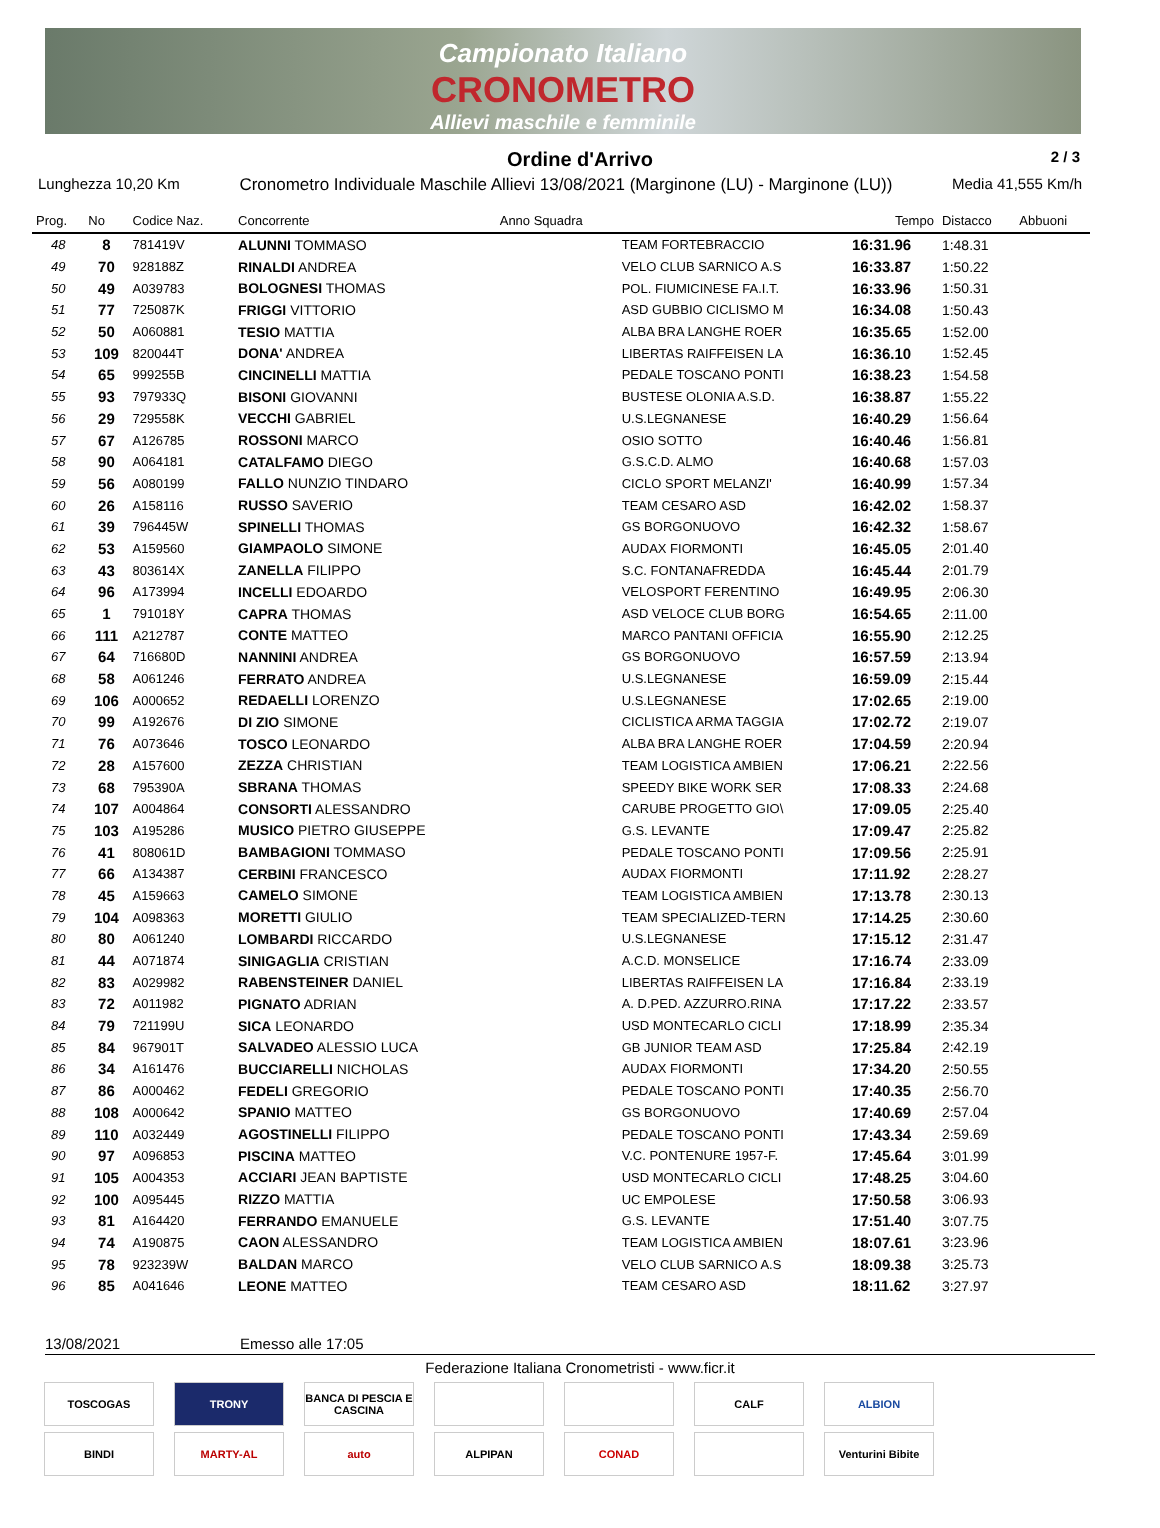Campionato Italiano
CRONOMETRO
Allievi maschile e femminile
Ordine d'Arrivo 2 / 3
Lunghezza 10,20 Km Cronometro Individuale Maschile Allievi 13/08/2021 (Marginone (LU) - Marginone (LU)) Media 41,555 Km/h
| Prog. | No | Codice Naz. | Concorrente | Anno Squadra | | Tempo | Distacco | Abbuoni |
| --- | --- | --- | --- | --- | --- | --- | --- | --- |
| 48 | 8 | 781419V | ALUNNI TOMMASO | | TEAM FORTEBRACCIO | 16:31.96 | 1:48.31 | |
| 49 | 70 | 928188Z | RINALDI ANDREA | | VELO CLUB SARNICO A.S | 16:33.87 | 1:50.22 | |
| 50 | 49 | A039783 | BOLOGNESI THOMAS | | POL. FIUMICINESE FA.I.T. | 16:33.96 | 1:50.31 | |
| 51 | 77 | 725087K | FRIGGI VITTORIO | | ASD GUBBIO CICLISMO M | 16:34.08 | 1:50.43 | |
| 52 | 50 | A060881 | TESIO MATTIA | | ALBA BRA LANGHE ROER | 16:35.65 | 1:52.00 | |
| 53 | 109 | 820044T | DONA' ANDREA | | LIBERTAS RAIFFEISEN LA | 16:36.10 | 1:52.45 | |
| 54 | 65 | 999255B | CINCINELLI MATTIA | | PEDALE TOSCANO PONTI | 16:38.23 | 1:54.58 | |
| 55 | 93 | 797933Q | BISONI GIOVANNI | | BUSTESE OLONIA A.S.D. | 16:38.87 | 1:55.22 | |
| 56 | 29 | 729558K | VECCHI GABRIEL | | U.S.LEGNANESE | 16:40.29 | 1:56.64 | |
| 57 | 67 | A126785 | ROSSONI MARCO | | OSIO SOTTO | 16:40.46 | 1:56.81 | |
| 58 | 90 | A064181 | CATALFAMO DIEGO | | G.S.C.D. ALMO | 16:40.68 | 1:57.03 | |
| 59 | 56 | A080199 | FALLO NUNZIO TINDARO | | CICLO SPORT MELANZI' | 16:40.99 | 1:57.34 | |
| 60 | 26 | A158116 | RUSSO SAVERIO | | TEAM CESARO ASD | 16:42.02 | 1:58.37 | |
| 61 | 39 | 796445W | SPINELLI THOMAS | | GS BORGONUOVO | 16:42.32 | 1:58.67 | |
| 62 | 53 | A159560 | GIAMPAOLO SIMONE | | AUDAX FIORMONTI | 16:45.05 | 2:01.40 | |
| 63 | 43 | 803614X | ZANELLA FILIPPO | | S.C. FONTANAFREDDA | 16:45.44 | 2:01.79 | |
| 64 | 96 | A173994 | INCELLI EDOARDO | | VELOSPORT FERENTINO | 16:49.95 | 2:06.30 | |
| 65 | 1 | 791018Y | CAPRA THOMAS | | ASD VELOCE CLUB BORG | 16:54.65 | 2:11.00 | |
| 66 | 111 | A212787 | CONTE MATTEO | | MARCO PANTANI OFFICIA | 16:55.90 | 2:12.25 | |
| 67 | 64 | 716680D | NANNINI ANDREA | | GS BORGONUOVO | 16:57.59 | 2:13.94 | |
| 68 | 58 | A061246 | FERRATO ANDREA | | U.S.LEGNANESE | 16:59.09 | 2:15.44 | |
| 69 | 106 | A000652 | REDAELLI LORENZO | | U.S.LEGNANESE | 17:02.65 | 2:19.00 | |
| 70 | 99 | A192676 | DI ZIO SIMONE | | CICLISTICA ARMA TAGGIA | 17:02.72 | 2:19.07 | |
| 71 | 76 | A073646 | TOSCO LEONARDO | | ALBA BRA LANGHE ROER | 17:04.59 | 2:20.94 | |
| 72 | 28 | A157600 | ZEZZA CHRISTIAN | | TEAM LOGISTICA AMBIEN | 17:06.21 | 2:22.56 | |
| 73 | 68 | 795390A | SBRANA THOMAS | | SPEEDY BIKE WORK SER | 17:08.33 | 2:24.68 | |
| 74 | 107 | A004864 | CONSORTI ALESSANDRO | | CARUBE PROGETTO GIO\ | 17:09.05 | 2:25.40 | |
| 75 | 103 | A195286 | MUSICO PIETRO GIUSEPPE | | G.S. LEVANTE | 17:09.47 | 2:25.82 | |
| 76 | 41 | 808061D | BAMBAGIONI TOMMASO | | PEDALE TOSCANO PONTI | 17:09.56 | 2:25.91 | |
| 77 | 66 | A134387 | CERBINI FRANCESCO | | AUDAX FIORMONTI | 17:11.92 | 2:28.27 | |
| 78 | 45 | A159663 | CAMELO SIMONE | | TEAM LOGISTICA AMBIEN | 17:13.78 | 2:30.13 | |
| 79 | 104 | A098363 | MORETTI GIULIO | | TEAM SPECIALIZED-TERN | 17:14.25 | 2:30.60 | |
| 80 | 80 | A061240 | LOMBARDI RICCARDO | | U.S.LEGNANESE | 17:15.12 | 2:31.47 | |
| 81 | 44 | A071874 | SINIGAGLIA CRISTIAN | | A.C.D. MONSELICE | 17:16.74 | 2:33.09 | |
| 82 | 83 | A029982 | RABENSTEINER DANIEL | | LIBERTAS RAIFFEISEN LA | 17:16.84 | 2:33.19 | |
| 83 | 72 | A011982 | PIGNATO ADRIAN | | A. D.PED. AZZURRO.RINA | 17:17.22 | 2:33.57 | |
| 84 | 79 | 721199U | SICA LEONARDO | | USD MONTECARLO CICLI | 17:18.99 | 2:35.34 | |
| 85 | 84 | 967901T | SALVADEO ALESSIO LUCA | | GB JUNIOR TEAM ASD | 17:25.84 | 2:42.19 | |
| 86 | 34 | A161476 | BUCCIARELLI NICHOLAS | | AUDAX FIORMONTI | 17:34.20 | 2:50.55 | |
| 87 | 86 | A000462 | FEDELI GREGORIO | | PEDALE TOSCANO PONTI | 17:40.35 | 2:56.70 | |
| 88 | 108 | A000642 | SPANIO MATTEO | | GS BORGONUOVO | 17:40.69 | 2:57.04 | |
| 89 | 110 | A032449 | AGOSTINELLI FILIPPO | | PEDALE TOSCANO PONTI | 17:43.34 | 2:59.69 | |
| 90 | 97 | A096853 | PISCINA MATTEO | | V.C. PONTENURE 1957-F. | 17:45.64 | 3:01.99 | |
| 91 | 105 | A004353 | ACCIARI JEAN BAPTISTE | | USD MONTECARLO CICLI | 17:48.25 | 3:04.60 | |
| 92 | 100 | A095445 | RIZZO MATTIA | | UC EMPOLESE | 17:50.58 | 3:06.93 | |
| 93 | 81 | A164420 | FERRANDO EMANUELE | | G.S. LEVANTE | 17:51.40 | 3:07.75 | |
| 94 | 74 | A190875 | CAON ALESSANDRO | | TEAM LOGISTICA AMBIEN | 18:07.61 | 3:23.96 | |
| 95 | 78 | 923239W | BALDAN MARCO | | VELO CLUB SARNICO A.S | 18:09.38 | 3:25.73 | |
| 96 | 85 | A041646 | LEONE MATTEO | | TEAM CESARO ASD | 18:11.62 | 3:27.97 | |
13/08/2021 Emesso alle 17:05
Federazione Italiana Cronometristi - www.ficr.it
TOSCOGAS
TRONY
BANCA DI PESCIA E CASCINA
CALF
ALBION
BINDI
MARTY-AL
auto
ALPIPAN
CONAD
Venturini Bibite